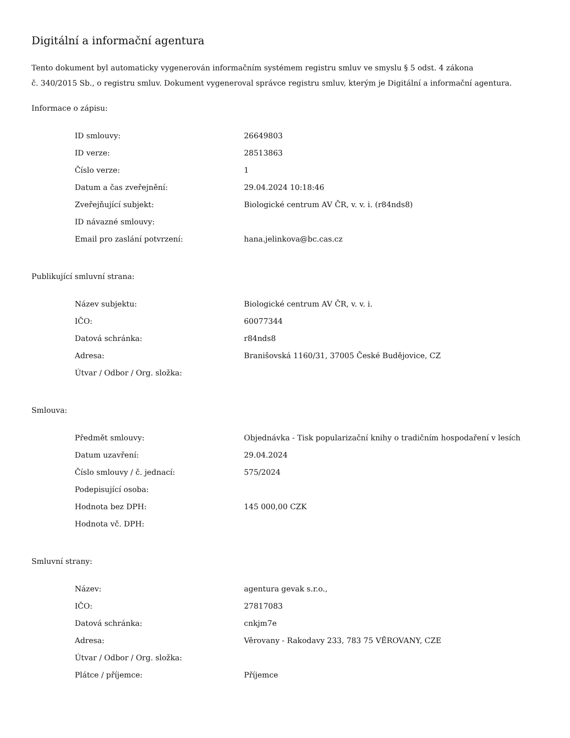Digitální a informační agentura
Tento dokument byl automaticky vygenerován informačním systémem registru smluv ve smyslu § 5 odst. 4 zákona
č. 340/2015 Sb., o registru smluv. Dokument vygeneroval správce registru smluv, kterým je Digitální a informační agentura.
Informace o zápisu:
| ID smlouvy: | 26649803 |
| ID verze: | 28513863 |
| Číslo verze: | 1 |
| Datum a čas zveřejnění: | 29.04.2024 10:18:46 |
| Zveřejňující subjekt: | Biologické centrum AV ČR, v. v. i. (r84nds8) |
| ID návazné smlouvy: | |
| Email pro zaslání potvrzení: | hana.jelinkova@bc.cas.cz |
Publikující smluvní strana:
| Název subjektu: | Biologické centrum AV ČR, v. v. i. |
| IČO: | 60077344 |
| Datová schránka: | r84nds8 |
| Adresa: | Branišovská 1160/31, 37005 České Budějovice, CZ |
| Útvar / Odbor / Org. složka: | |
Smlouva:
| Předmět smlouvy: | Objednávka - Tisk popularizační knihy o tradičním hospodaření v lesích |
| Datum uzavření: | 29.04.2024 |
| Číslo smlouvy / č. jednací: | 575/2024 |
| Podepisující osoba: | |
| Hodnota bez DPH: | 145 000,00 CZK |
| Hodnota vč. DPH: | |
Smluvní strany:
| Název: | agentura gevak s.r.o., |
| IČO: | 27817083 |
| Datová schránka: | cnkjm7e |
| Adresa: | Věrovany - Rakodavy 233, 783 75 VĚROVANY, CZE |
| Útvar / Odbor / Org. složka: | |
| Plátce / příjemce: | Příjemce |